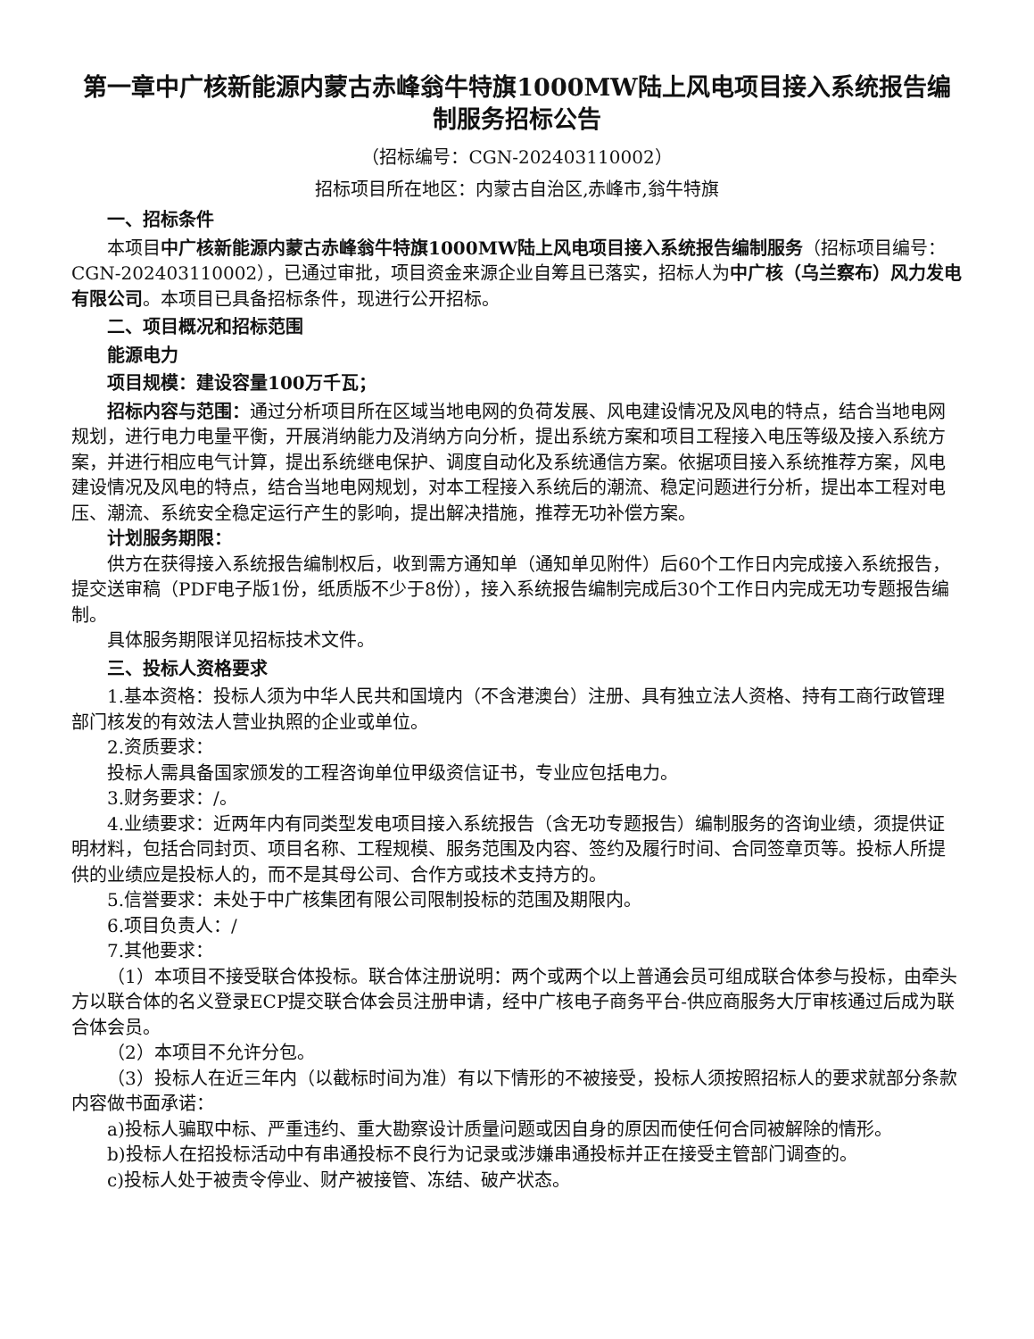第一章中广核新能源内蒙古赤峰翁牛特旗1000MW陆上风电项目接入系统报告编制服务招标公告
（招标编号：CGN-202403110002）
招标项目所在地区：内蒙古自治区,赤峰市,翁牛特旗
一、招标条件
本项目中广核新能源内蒙古赤峰翁牛特旗1000MW陆上风电项目接入系统报告编制服务（招标项目编号：CGN-202403110002），已通过审批，项目资金来源企业自筹且已落实，招标人为中广核（乌兰察布）风力发电有限公司。本项目已具备招标条件，现进行公开招标。
二、项目概况和招标范围
能源电力
项目规模：建设容量100万千瓦；
招标内容与范围：通过分析项目所在区域当地电网的负荷发展、风电建设情况及风电的特点，结合当地电网规划，进行电力电量平衡，开展消纳能力及消纳方向分析，提出系统方案和项目工程接入电压等级及接入系统方案，并进行相应电气计算，提出系统继电保护、调度自动化及系统通信方案。依据项目接入系统推荐方案，风电建设情况及风电的特点，结合当地电网规划，对本工程接入系统后的潮流、稳定问题进行分析，提出本工程对电压、潮流、系统安全稳定运行产生的影响，提出解决措施，推荐无功补偿方案。
计划服务期限：
供方在获得接入系统报告编制权后，收到需方通知单（通知单见附件）后60个工作日内完成接入系统报告，提交送审稿（PDF电子版1份，纸质版不少于8份），接入系统报告编制完成后30个工作日内完成无功专题报告编制。
具体服务期限详见招标技术文件。
三、投标人资格要求
1.基本资格：投标人须为中华人民共和国境内（不含港澳台）注册、具有独立法人资格、持有工商行政管理部门核发的有效法人营业执照的企业或单位。
2.资质要求：
投标人需具备国家颁发的工程咨询单位甲级资信证书，专业应包括电力。
3.财务要求：/。
4.业绩要求：近两年内有同类型发电项目接入系统报告（含无功专题报告）编制服务的咨询业绩，须提供证明材料，包括合同封页、项目名称、工程规模、服务范围及内容、签约及履行时间、合同签章页等。投标人所提供的业绩应是投标人的，而不是其母公司、合作方或技术支持方的。
5.信誉要求：未处于中广核集团有限公司限制投标的范围及期限内。
6.项目负责人：/
7.其他要求：
（1）本项目不接受联合体投标。联合体注册说明：两个或两个以上普通会员可组成联合体参与投标，由牵头方以联合体的名义登录ECP提交联合体会员注册申请，经中广核电子商务平台-供应商服务大厅审核通过后成为联合体会员。
（2）本项目不允许分包。
（3）投标人在近三年内（以截标时间为准）有以下情形的不被接受，投标人须按照招标人的要求就部分条款内容做书面承诺：
a)投标人骗取中标、严重违约、重大勘察设计质量问题或因自身的原因而使任何合同被解除的情形。
b)投标人在招投标活动中有串通投标不良行为记录或涉嫌串通投标并正在接受主管部门调查的。
c)投标人处于被责令停业、财产被接管、冻结、破产状态。